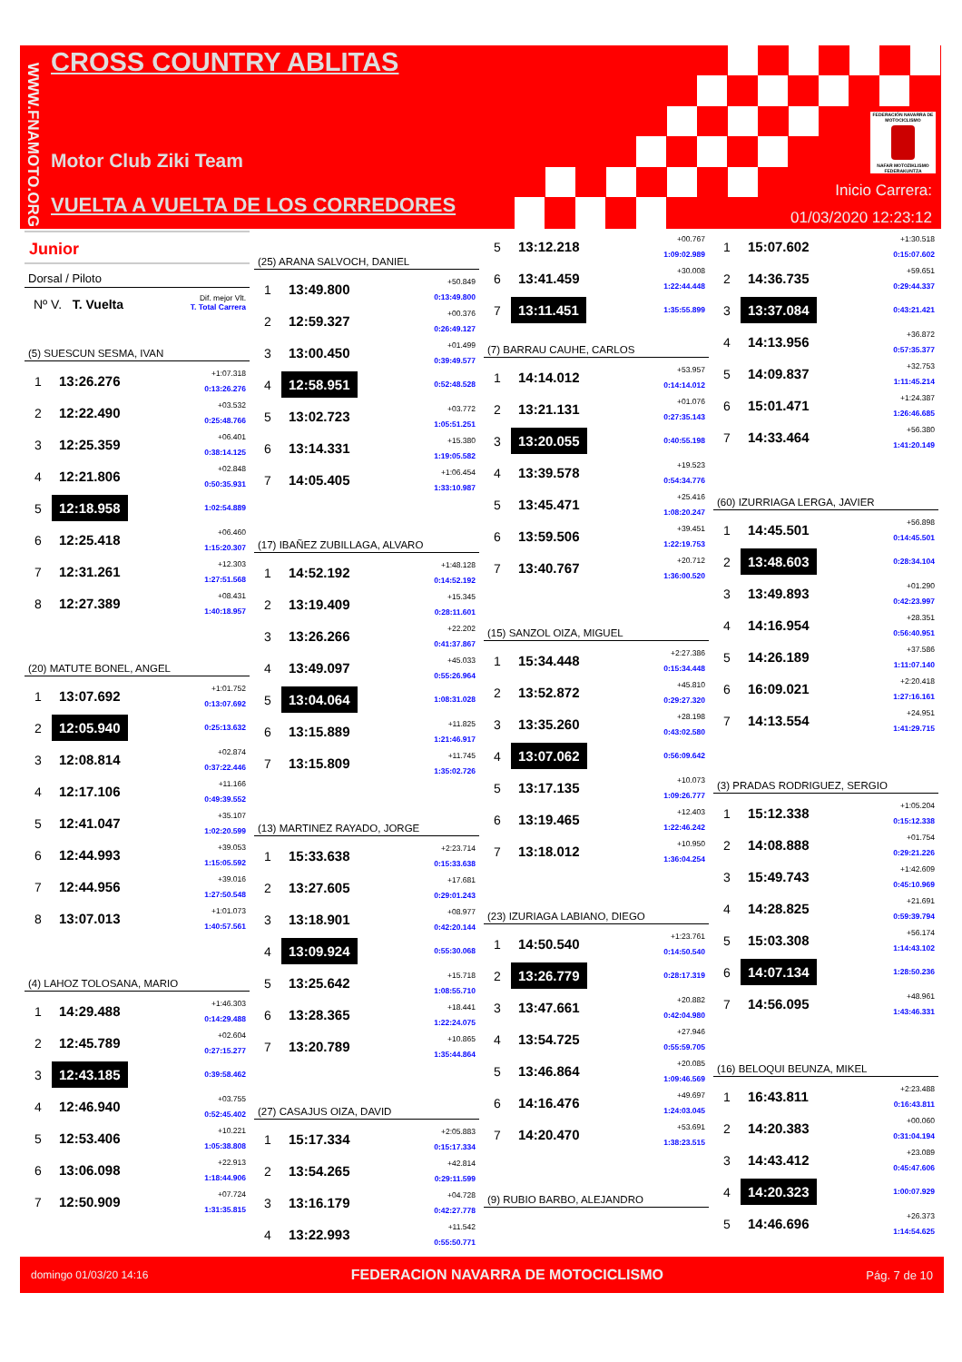WWW.FNAMOTO.ORG
CROSS COUNTRY ABLITAS
Motor Club Ziki Team
VUELTA A VUELTA DE LOS CORREDORES
FEDERACIÓN NAVARRA DE MOTOCICLISMO
NAFAR MOTOZIKLISMO FEDERAKUNTZA
Inicio Carrera:
01/03/2020 12:23:12
Junior
Dorsal / Piloto
Nº V. T. Vuelta Dif. mejor Vlt.
T. Total Carrera
(5) SUESCUN SESMA, IVAN
| 1 | 13:26.276 | +1:07.318 0:13:26.276 |
| 2 | 12:22.490 | +03.532 0:25:48.766 |
| 3 | 12:25.359 | +06.401 0:38:14.125 |
| 4 | 12:21.806 | +02.848 0:50:35.931 |
| 5 | 12:18.958 | 1:02:54.889 |
| 6 | 12:25.418 | +06.460 1:15:20.307 |
| 7 | 12:31.261 | +12.303 1:27:51.568 |
| 8 | 12:27.389 | +08.431 1:40:18.957 |
(20) MATUTE BONEL, ANGEL
| 1 | 13:07.692 | +1:01.752 0:13:07.692 |
| 2 | 12:05.940 | 0:25:13.632 |
| 3 | 12:08.814 | +02.874 0:37:22.446 |
| 4 | 12:17.106 | +11.166 0:49:39.552 |
| 5 | 12:41.047 | +35.107 1:02:20.599 |
| 6 | 12:44.993 | +39.053 1:15:05.592 |
| 7 | 12:44.956 | +39.016 1:27:50.548 |
| 8 | 13:07.013 | +1:01.073 1:40:57.561 |
(4) LAHOZ TOLOSANA, MARIO
| 1 | 14:29.488 | +1:46.303 0:14:29.488 |
| 2 | 12:45.789 | +02.604 0:27:15.277 |
| 3 | 12:43.185 | 0:39:58.462 |
| 4 | 12:46.940 | +03.755 0:52:45.402 |
| 5 | 12:53.406 | +10.221 1:05:38.808 |
| 6 | 13:06.098 | +22.913 1:18:44.906 |
| 7 | 12:50.909 | +07.724 1:31:35.815 |
(25) ARANA SALVOCH, DANIEL
| 1 | 13:49.800 | +50.849 0:13:49.800 |
| 2 | 12:59.327 | +00.376 0:26:49.127 |
| 3 | 13:00.450 | +01.499 0:39:49.577 |
| 4 | 12:58.951 | 0:52:48.528 |
| 5 | 13:02.723 | +03.772 1:05:51.251 |
| 6 | 13:14.331 | +15.380 1:19:05.582 |
| 7 | 14:05.405 | +1:06.454 1:33:10.987 |
(17) IBAÑEZ ZUBILLAGA, ALVARO
| 1 | 14:52.192 | +1:48.128 0:14:52.192 |
| 2 | 13:19.409 | +15.345 0:28:11.601 |
| 3 | 13:26.266 | +22.202 0:41:37.867 |
| 4 | 13:49.097 | +45.033 0:55:26.964 |
| 5 | 13:04.064 | 1:08:31.028 |
| 6 | 13:15.889 | +11.825 1:21:46.917 |
| 7 | 13:15.809 | +11.745 1:35:02.726 |
(13) MARTINEZ RAYADO, JORGE
| 1 | 15:33.638 | +2:23.714 0:15:33.638 |
| 2 | 13:27.605 | +17.681 0:29:01.243 |
| 3 | 13:18.901 | +08.977 0:42:20.144 |
| 4 | 13:09.924 | 0:55:30.068 |
| 5 | 13:25.642 | +15.718 1:08:55.710 |
| 6 | 13:28.365 | +18.441 1:22:24.075 |
| 7 | 13:20.789 | +10.865 1:35:44.864 |
(27) CASAJUS OIZA, DAVID
| 1 | 15:17.334 | +2:05.883 0:15:17.334 |
| 2 | 13:54.265 | +42.814 0:29:11.599 |
| 3 | 13:16.179 | +04.728 0:42:27.778 |
| 4 | 13:22.993 | +11.542 0:55:50.771 |
| 5 | 13:12.218 | +00.767 1:09:02.989 |
| 6 | 13:41.459 | +30.008 1:22:44.448 |
| 7 | 13:11.451 | 1:35:55.899 |
(7) BARRAU CAUHE, CARLOS
| 1 | 14:14.012 | +53.957 0:14:14.012 |
| 2 | 13:21.131 | +01.076 0:27:35.143 |
| 3 | 13:20.055 | 0:40:55.198 |
| 4 | 13:39.578 | +19.523 0:54:34.776 |
| 5 | 13:45.471 | +25.416 1:08:20.247 |
| 6 | 13:59.506 | +39.451 1:22:19.753 |
| 7 | 13:40.767 | +20.712 1:36:00.520 |
(15) SANZOL OIZA, MIGUEL
| 1 | 15:34.448 | +2:27.386 0:15:34.448 |
| 2 | 13:52.872 | +45.810 0:29:27.320 |
| 3 | 13:35.260 | +28.198 0:43:02.580 |
| 4 | 13:07.062 | 0:56:09.642 |
| 5 | 13:17.135 | +10.073 1:09:26.777 |
| 6 | 13:19.465 | +12.403 1:22:46.242 |
| 7 | 13:18.012 | +10.950 1:36:04.254 |
(23) IZURIAGA LABIANO, DIEGO
| 1 | 14:50.540 | +1:23.761 0:14:50.540 |
| 2 | 13:26.779 | 0:28:17.319 |
| 3 | 13:47.661 | +20.882 0:42:04.980 |
| 4 | 13:54.725 | +27.946 0:55:59.705 |
| 5 | 13:46.864 | +20.085 1:09:46.569 |
| 6 | 14:16.476 | +49.697 1:24:03.045 |
| 7 | 14:20.470 | +53.691 1:38:23.515 |
(9) RUBIO BARBO, ALEJANDRO
| 1 | 15:07.602 | +1:30.518 0:15:07.602 |
| 2 | 14:36.735 | +59.651 0:29:44.337 |
| 3 | 13:37.084 | 0:43:21.421 |
| 4 | 14:13.956 | +36.872 0:57:35.377 |
| 5 | 14:09.837 | +32.753 1:11:45.214 |
| 6 | 15:01.471 | +1:24.387 1:26:46.685 |
| 7 | 14:33.464 | +56.380 1:41:20.149 |
(60) IZURRIAGA LERGA, JAVIER
| 1 | 14:45.501 | +56.898 0:14:45.501 |
| 2 | 13:48.603 | 0:28:34.104 |
| 3 | 13:49.893 | +01.290 0:42:23.997 |
| 4 | 14:16.954 | +28.351 0:56:40.951 |
| 5 | 14:26.189 | +37.586 1:11:07.140 |
| 6 | 16:09.021 | +2:20.418 1:27:16.161 |
| 7 | 14:13.554 | +24.951 1:41:29.715 |
(3) PRADAS RODRIGUEZ, SERGIO
| 1 | 15:12.338 | +1:05.204 0:15:12.338 |
| 2 | 14:08.888 | +01.754 0:29:21.226 |
| 3 | 15:49.743 | +1:42.609 0:45:10.969 |
| 4 | 14:28.825 | +21.691 0:59:39.794 |
| 5 | 15:03.308 | +56.174 1:14:43.102 |
| 6 | 14:07.134 | 1:28:50.236 |
| 7 | 14:56.095 | +48.961 1:43:46.331 |
(16) BELOQUI BEUNZA, MIKEL
| 1 | 16:43.811 | +2:23.488 0:16:43.811 |
| 2 | 14:20.383 | +00.060 0:31:04.194 |
| 3 | 14:43.412 | +23.089 0:45:47.606 |
| 4 | 14:20.323 | 1:00:07.929 |
| 5 | 14:46.696 | +26.373 1:14:54.625 |
domingo 01/03/20 14:16 FEDERACION NAVARRA DE MOTOCICLISMO Pág. 7 de 10